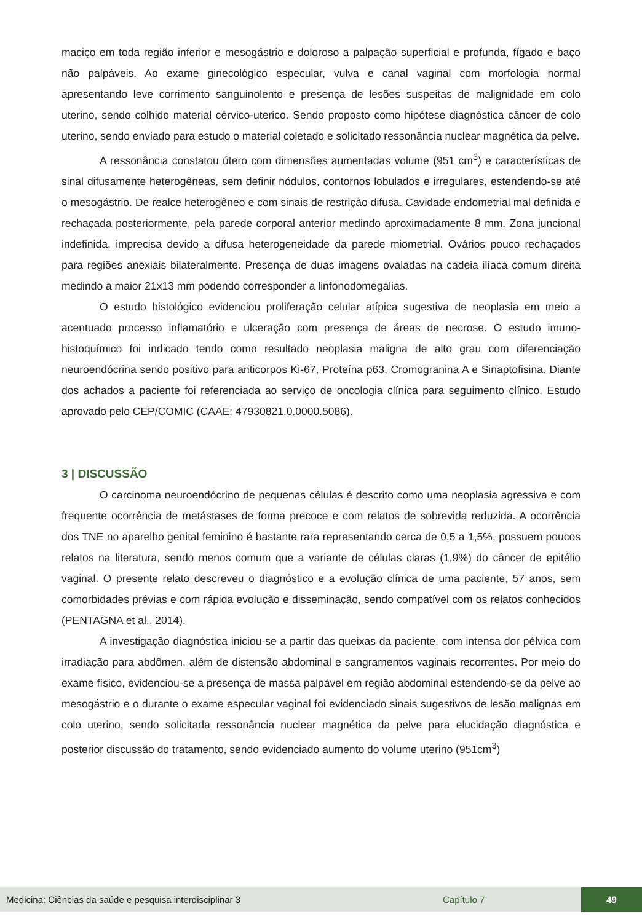maciço em toda região inferior e mesogástrio e doloroso a palpação superficial e profunda, fígado e baço não palpáveis. Ao exame ginecológico especular, vulva e canal vaginal com morfologia normal apresentando leve corrimento sanguinolento e presença de lesões suspeitas de malignidade em colo uterino, sendo colhido material cérvico-uterico. Sendo proposto como hipótese diagnóstica câncer de colo uterino, sendo enviado para estudo o material coletado e solicitado ressonância nuclear magnética da pelve.
A ressonância constatou útero com dimensões aumentadas volume (951 cm<sup>3</sup>) e características de sinal difusamente heterogêneas, sem definir nódulos, contornos lobulados e irregulares, estendendo-se até o mesogástrio. De realce heterogêneo e com sinais de restrição difusa. Cavidade endometrial mal definida e rechaçada posteriormente, pela parede corporal anterior medindo aproximadamente 8 mm. Zona juncional indefinida, imprecisa devido a difusa heterogeneidade da parede miometrial. Ovários pouco rechaçados para regiões anexiais bilateralmente. Presença de duas imagens ovaladas na cadeia ilíaca comum direita medindo a maior 21x13 mm podendo corresponder a linfonodomegalias.
O estudo histológico evidenciou proliferação celular atípica sugestiva de neoplasia em meio a acentuado processo inflamatório e ulceração com presença de áreas de necrose. O estudo imuno-histoquímico foi indicado tendo como resultado neoplasia maligna de alto grau com diferenciação neuroendócrina sendo positivo para anticorpos Ki-67, Proteína p63, Cromogranina A e Sinaptofisina. Diante dos achados a paciente foi referenciada ao serviço de oncologia clínica para seguimento clínico. Estudo aprovado pelo CEP/COMIC (CAAE: 47930821.0.0000.5086).
3 | DISCUSSÃO
O carcinoma neuroendócrino de pequenas células é descrito como uma neoplasia agressiva e com frequente ocorrência de metástases de forma precoce e com relatos de sobrevida reduzida. A ocorrência dos TNE no aparelho genital feminino é bastante rara representando cerca de 0,5 a 1,5%, possuem poucos relatos na literatura, sendo menos comum que a variante de células claras (1,9%) do câncer de epitélio vaginal. O presente relato descreveu o diagnóstico e a evolução clínica de uma paciente, 57 anos, sem comorbidades prévias e com rápida evolução e disseminação, sendo compatível com os relatos conhecidos (PENTAGNA et al., 2014).
A investigação diagnóstica iniciou-se a partir das queixas da paciente, com intensa dor pélvica com irradiação para abdômen, além de distensão abdominal e sangramentos vaginais recorrentes. Por meio do exame físico, evidenciou-se a presença de massa palpável em região abdominal estendendo-se da pelve ao mesogástrio e o durante o exame especular vaginal foi evidenciado sinais sugestivos de lesão malignas em colo uterino, sendo solicitada ressonância nuclear magnética da pelve para elucidação diagnóstica e posterior discussão do tratamento, sendo evidenciado aumento do volume uterino (951cm<sup>3</sup>)
Medicina: Ciências da saúde e pesquisa interdisciplinar 3 Capítulo 7 49